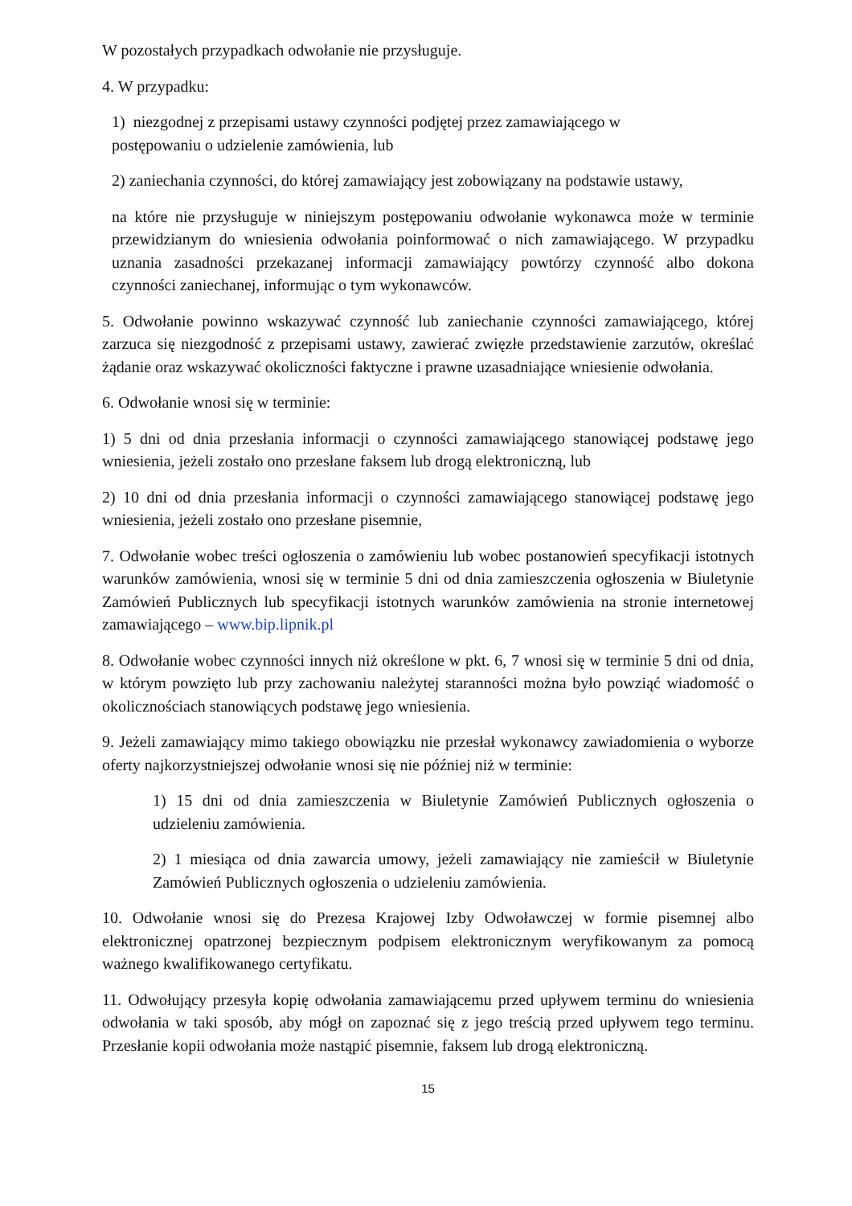W pozostałych przypadkach odwołanie nie przysługuje.
4. W przypadku:
1) niezgodnej z przepisami ustawy czynności podjętej przez zamawiającego w
postępowaniu o udzielenie zamówienia, lub
2) zaniechania czynności, do której zamawiający jest zobowiązany na podstawie ustawy,
na które nie przysługuje w niniejszym postępowaniu odwołanie wykonawca może w terminie przewidzianym do wniesienia odwołania poinformować o nich zamawiającego. W przypadku uznania zasadności przekazanej informacji zamawiający powtórzy czynność albo dokona czynności zaniechanej, informując o tym wykonawców.
5. Odwołanie powinno wskazywać czynność lub zaniechanie czynności zamawiającego, której zarzuca się niezgodność z przepisami ustawy, zawierać zwięzłe przedstawienie zarzutów, określać żądanie oraz wskazywać okoliczności faktyczne i prawne uzasadniające wniesienie odwołania.
6. Odwołanie wnosi się w terminie:
1) 5 dni od dnia przesłania informacji o czynności zamawiającego stanowiącej podstawę jego wniesienia, jeżeli zostało ono przesłane faksem lub drogą elektroniczną, lub
2) 10 dni od dnia przesłania informacji o czynności zamawiającego stanowiącej podstawę jego wniesienia, jeżeli zostało ono przesłane pisemnie,
7. Odwołanie wobec treści ogłoszenia o zamówieniu lub wobec postanowień specyfikacji istotnych warunków zamówienia, wnosi się w terminie 5 dni od dnia zamieszczenia ogłoszenia w Biuletynie Zamówień Publicznych lub specyfikacji istotnych warunków zamówienia na stronie internetowej zamawiającego – www.bip.lipnik.pl
8. Odwołanie wobec czynności innych niż określone w pkt. 6, 7 wnosi się w terminie 5 dni od dnia, w którym powzięto lub przy zachowaniu należytej staranności można było powziąć wiadomość o okolicznościach stanowiących podstawę jego wniesienia.
9. Jeżeli zamawiający mimo takiego obowiązku nie przesłał wykonawcy zawiadomienia o wyborze oferty najkorzystniejszej odwołanie wnosi się nie później niż w terminie:
1) 15 dni od dnia zamieszczenia w Biuletynie Zamówień Publicznych ogłoszenia o udzieleniu zamówienia.
2) 1 miesiąca od dnia zawarcia umowy, jeżeli zamawiający nie zamieścił w Biuletynie Zamówień Publicznych ogłoszenia o udzieleniu zamówienia.
10. Odwołanie wnosi się do Prezesa Krajowej Izby Odwoławczej w formie pisemnej albo elektronicznej opatrzonej bezpiecznym podpisem elektronicznym weryfikowanym za pomocą ważnego kwalifikowanego certyfikatu.
11. Odwołujący przesyła kopię odwołania zamawiającemu przed upływem terminu do wniesienia odwołania w taki sposób, aby mógł on zapoznać się z jego treścią przed upływem tego terminu. Przesłanie kopii odwołania może nastąpić pisemnie, faksem lub drogą elektroniczną.
15